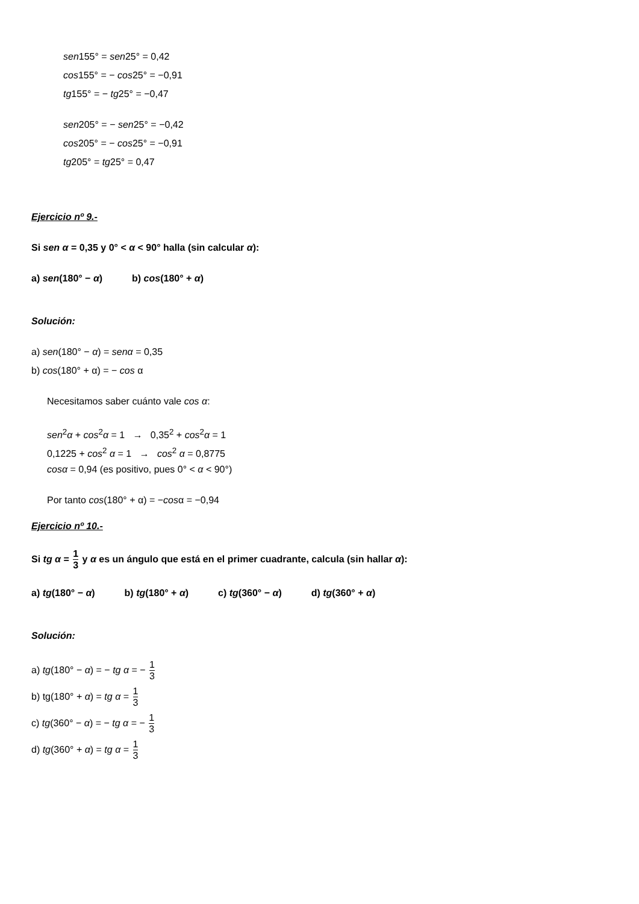sen155° = sen25° = 0,42
cos155° = − cos25° = −0,91
tg155° = − tg25° = −0,47
sen205° = − sen25° = −0,42
cos205° = − cos25° = −0,91
tg205° = tg25° = 0,47
Ejercicio nº 9.-
Si sen α = 0,35 y 0° < α < 90° halla (sin calcular α):
a) sen(180° − α) b) cos(180° + α)
Solución:
a) sen(180° − α) = sen α = 0,35
b) cos(180° + α) = − cos α
Necesitamos saber cuánto vale cos α:
sen<sup>2</sup>α + cos<sup>2</sup>α = 1 → 0,35<sup>2</sup> + cos<sup>2</sup>α = 1
0,1225 + cos<sup>2</sup> α = 1 → cos<sup>2</sup> α = 0,8775
cos α = 0,94 (es positivo, pues 0° < α < 90°)
Por tanto cos(180° + α) = −cosα = −0,94
Ejercicio nº 10.-
Si tg α = 1 3 y α es un ángulo que está en el primer cuadrante, calcula (sin hallar α):
a) tg(180° − α) b) tg(180° + α) c) tg(360° − α) d) tg(360° + α)
Solución:
a) tg(180° − α) = − tg α = − 1 3
b) tg(180° + α) = tg α = 1 3
c) tg(360° − α) = − tg α = − 1 3
d) tg(360° + α) = tg α = 1 3